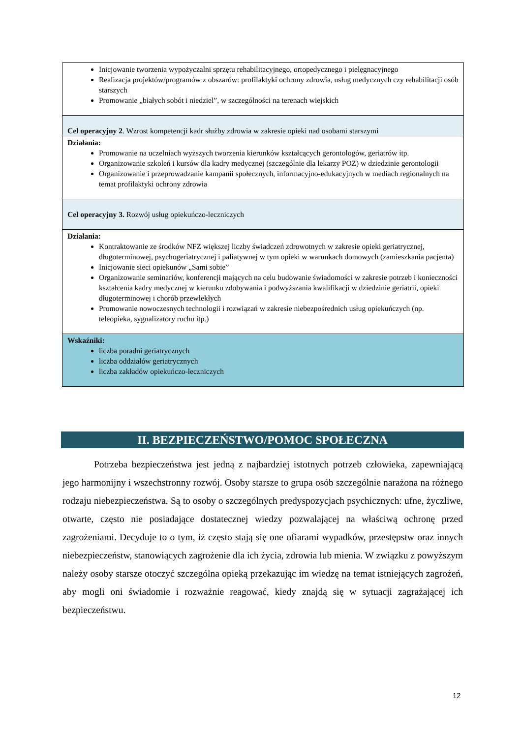| Inicjowanie tworzenia wypożyczalni sprzętu rehabilitacyjnego, ortopedycznego i pielęgnacyjnego Realizacja projektów/programów z obszarów: profilaktyki ochrony zdrowia, usług medycznych czy rehabilitacji osób starszych Promowanie „białych sobót i niedziel”, w szczególności na terenach wiejskich |
| Cel operacyjny 2 . Wzrost kompetencji kadr służby zdrowia w zakresie opieki nad osobami starszymi |
| Działania: Promowanie na uczelniach wyższych tworzenia kierunków kształcących gerontologów, geriatrów itp. Organizowanie szkoleń i kursów dla kadry medycznej (szczególnie dla lekarzy POZ) w dziedzinie gerontologii Organizowanie i przeprowadzanie kampanii społecznych, informacyjno-edukacyjnych w mediach regionalnych na temat profilaktyki ochrony zdrowia |
| Cel operacyjny 3. Rozwój usług opiekuńczo-leczniczych |
| Działania: Kontraktowanie ze środków NFZ większej liczby świadczeń zdrowotnych w zakresie opieki geriatrycznej, długoterminowej, psychogeriatrycznej i paliatywnej w tym opieki w warunkach domowych (zamieszkania pacjenta) Inicjowanie sieci opiekunów „Sami sobie” Organizowanie seminariów, konferencji mających na celu budowanie świadomości w zakresie potrzeb i konieczności kształcenia kadry medycznej w kierunku zdobywania i podwyższania kwalifikacji w dziedzinie geriatrii, opieki długoterminowej i chorób przewlekłych Promowanie nowoczesnych technologii i rozwiązań w zakresie niebezpośrednich usług opiekuńczych (np. teleopieka, sygnalizatory ruchu itp.) |
| Wskaźniki: liczba poradni geriatrycznych liczba oddziałów geriatrycznych liczba zakładów opiekuńczo-leczniczych |
II. BEZPIECZEŃSTWO/POMOC SPOŁECZNA
Potrzeba bezpieczeństwa jest jedną z najbardziej istotnych potrzeb człowieka, zapewniającą jego harmonijny i wszechstronny rozwój. Osoby starsze to grupa osób szczególnie narażona na różnego rodzaju niebezpieczeństwa. Są to osoby o szczególnych predyspozycjach psychicznych: ufne, życzliwe, otwarte, często nie posiadające dostatecznej wiedzy pozwalającej na właściwą ochronę przed zagrożeniami. Decyduje to o tym, iż często stają się one ofiarami wypadków, przestępstw oraz innych niebezpieczeństw, stanowiących zagrożenie dla ich życia, zdrowia lub mienia. W związku z powyższym należy osoby starsze otoczyć szczególna opieką przekazując im wiedzę na temat istniejących zagrożeń, aby mogli oni świadomie i rozważnie reagować, kiedy znajdą się w sytuacji zagrażającej ich bezpieczeństwu.
12